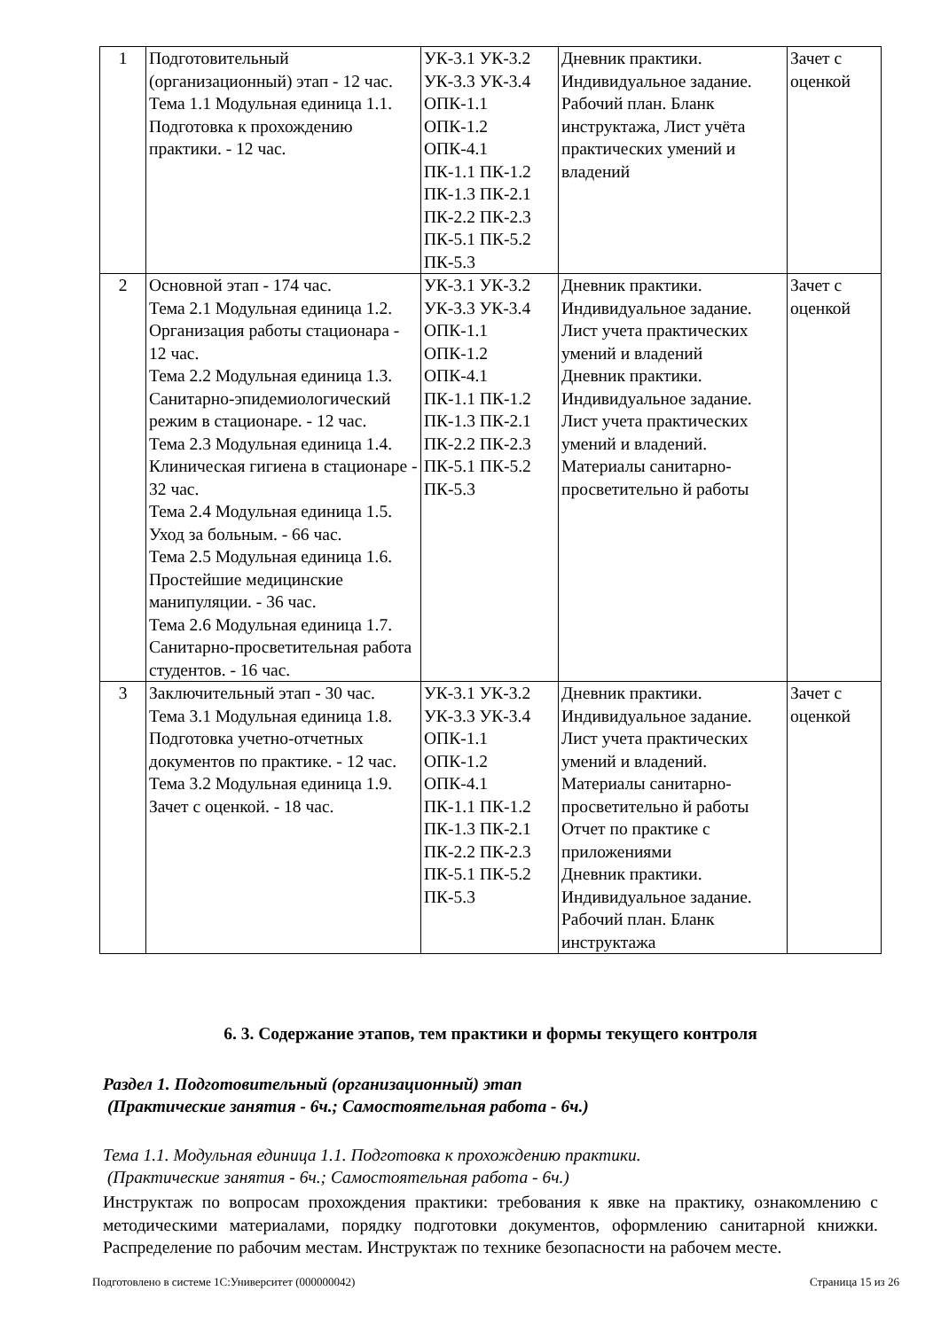| 1 | Подготовительный (организационный) этап - 12 час. Тема 1.1 Модульная единица 1.1. Подготовка к прохождению практики. - 12 час. | УК-3.1 УК-3.2 УК-3.3 УК-3.4 ОПК-1.1 ОПК-1.2 ОПК-4.1 ПК-1.1 ПК-1.2 ПК-1.3 ПК-2.1 ПК-2.2 ПК-2.3 ПК-5.1 ПК-5.2 ПК-5.3 | Дневник практики. Индивидуальное задание. Рабочий план. Бланк инструктажа, Лист учёта практических умений и владений | Зачет с оценкой |
| 2 | Основной этап - 174 час. Тема 2.1 Модульная единица 1.2. Организация работы стационара - 12 час. Тема 2.2 Модульная единица 1.3. Санитарно-эпидемиологический режим в стационаре. - 12 час. Тема 2.3 Модульная единица 1.4. Клиническая гигиена в стационаре - 32 час. Тема 2.4 Модульная единица 1.5. Уход за больным. - 66 час. Тема 2.5 Модульная единица 1.6. Простейшие медицинские манипуляции. - 36 час. Тема 2.6 Модульная единица 1.7. Санитарно-просветительная работа студентов. - 16 час. | УК-3.1 УК-3.2 УК-3.3 УК-3.4 ОПК-1.1 ОПК-1.2 ОПК-4.1 ПК-1.1 ПК-1.2 ПК-1.3 ПК-2.1 ПК-2.2 ПК-2.3 ПК-5.1 ПК-5.2 ПК-5.3 | Дневник практики. Индивидуальное задание. Лист учета практических умений и владений Дневник практики. Индивидуальное задание. Лист учета практических умений и владений. Материалы санитарно-просветительно й работы | Зачет с оценкой |
| 3 | Заключительный этап - 30 час. Тема 3.1 Модульная единица 1.8. Подготовка учетно-отчетных документов по практике. - 12 час. Тема 3.2 Модульная единица 1.9. Зачет с оценкой. - 18 час. | УК-3.1 УК-3.2 УК-3.3 УК-3.4 ОПК-1.1 ОПК-1.2 ОПК-4.1 ПК-1.1 ПК-1.2 ПК-1.3 ПК-2.1 ПК-2.2 ПК-2.3 ПК-5.1 ПК-5.2 ПК-5.3 | Дневник практики. Индивидуальное задание. Лист учета практических умений и владений. Материалы санитарно-просветительно й работы Отчет по практике с приложениями Дневник практики. Индивидуальное задание. Рабочий план. Бланк инструктажа | Зачет с оценкой |
6. 3. Содержание этапов, тем практики и формы текущего контроля
Раздел 1. Подготовительный (организационный) этап
(Практические занятия - 6ч.; Самостоятельная работа - 6ч.)
Тема 1.1. Модульная единица 1.1. Подготовка к прохождению практики.
(Практические занятия - 6ч.; Самостоятельная работа - 6ч.)
Инструктаж по вопросам прохождения практики: требования к явке на практику, ознакомлению с методическими материалами, порядку подготовки документов, оформлению санитарной книжки. Распределение по рабочим местам. Инструктаж по технике безопасности на рабочем месте.
Подготовлено в системе 1С:Университет (000000042) Страница 15 из 26